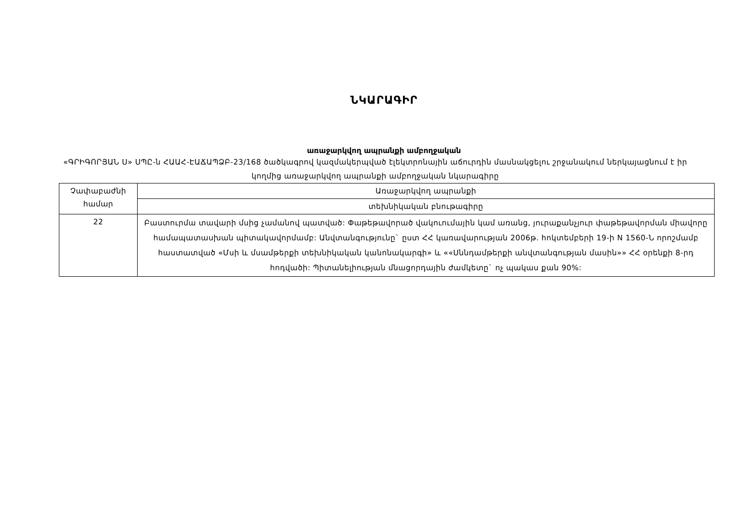ՆԿԱՐԱԳԻՐ
առաջարկվող ապրանքի ամբողջական
«ԳՐԻԳՈՐՅԱՆ Ս» ՍՊԸ-ն ՀԱԱՀ-ԷԱՃԱՊՁԲ-23/168 ծածկագրով կազմակերպված էլեկտրոնային աճուրդին մասնակցելու շրջանակում ներկայացնում է իր կողմից առաջարկվող ապրանքի ամբողջական նկարագիրը
| Չափաբաժնի համար | Առաջարկվող ապրանքի |
| | տեխնիկական բնութագիրը |
| 22 | Բաստուրմա տավարի մսից չամանով պատված: Փաթեթավորած վակուումային կամ առանց, յուրաքանչյուր փաթեթավորման միավորը համապատասխան պիտակավորմամբ: Անվտանգությունը` ըստ ՀՀ կառավարության 2006թ. հոկտեմբերի 19-ի N 1560-Ն որոշմամբ հաստատված «Մսի և մսամթերքի տեխնիկական կանոնակարգի» և ««Սննդամթերքի անվտանգության մասին»» ՀՀ օրենքի 8-րդ հոդվածի: Պիտանելիության մնացորդային ժամկետը` ոչ պակաս քան 90%: |